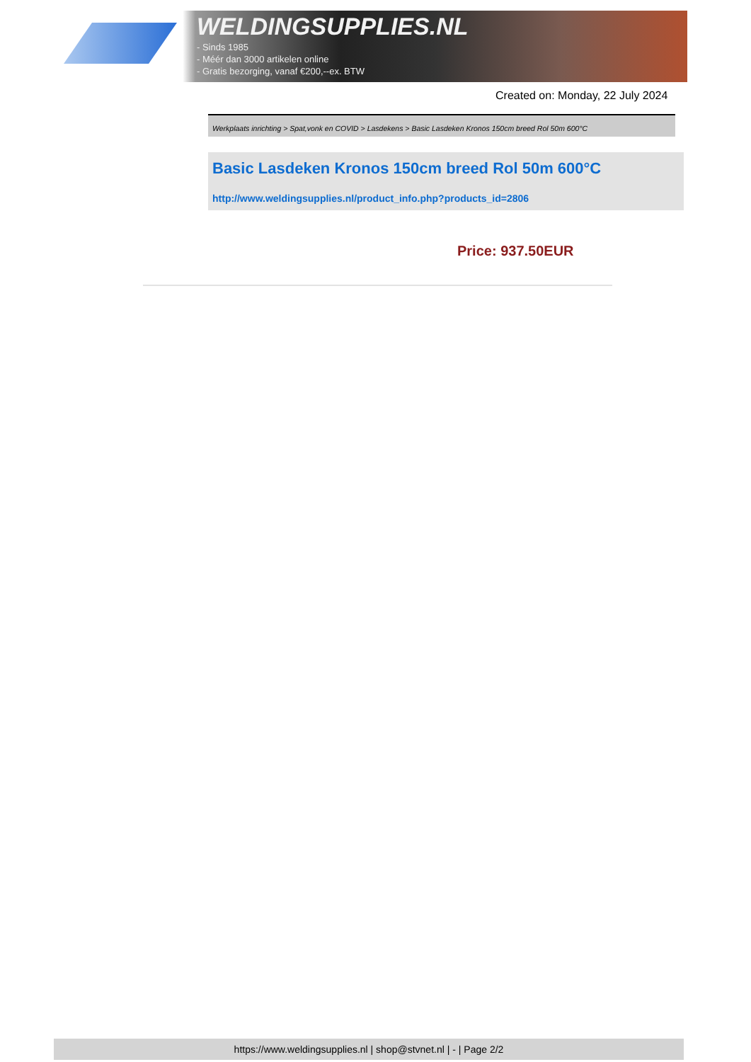WELDINGSUPPLIES.NL
- Sinds 1985
- Méér dan 3000 artikelen online
- Gratis bezorging, vanaf €200,--ex. BTW
Created on: Monday, 22 July 2024
Werkplaats inrichting > Spat,vonk en COVID > Lasdekens > Basic Lasdeken Kronos 150cm breed Rol 50m 600°C
Basic Lasdeken Kronos 150cm breed Rol 50m 600°C
http://www.weldingsupplies.nl/product_info.php?products_id=2806
Price: 937.50EUR
https://www.weldingsupplies.nl | shop@stvnet.nl | - | Page 2/2